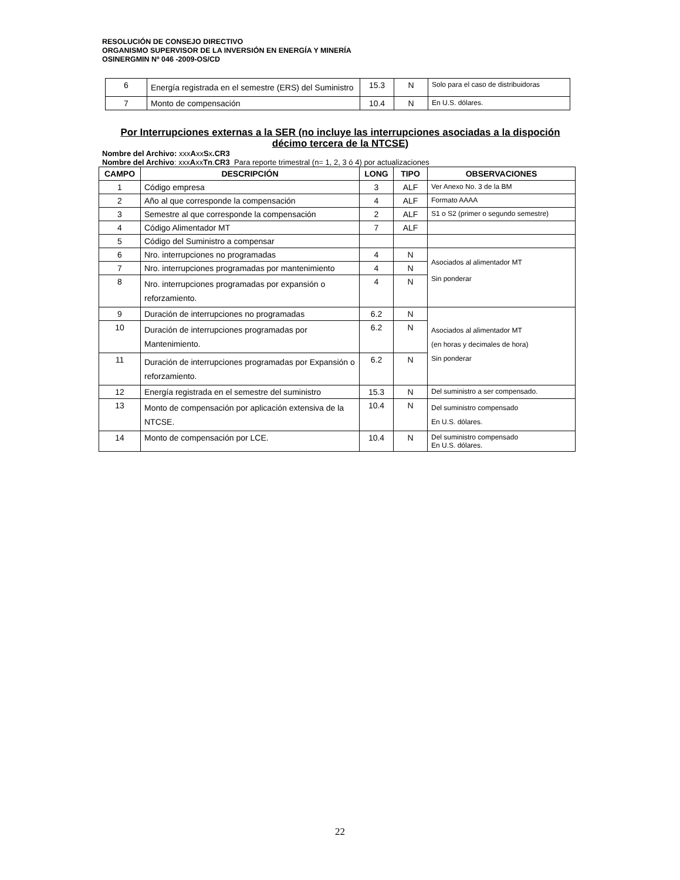RESOLUCIÓN DE CONSEJO DIRECTIVO
ORGANISMO SUPERVISOR DE LA INVERSIÓN EN ENERGÍA Y MINERÍA
OSINERGMIN Nº 046 -2009-OS/CD
| 6 | Energía registrada en el semestre (ERS) del Suministro | 15.3 | N | Solo para el caso de distribuidoras |
| 7 | Monto de compensación | 10.4 | N | En U.S. dólares. |
Por Interrupciones externas a la SER (no incluye las interrupciones asociadas a la dispoción décimo tercera de la NTCSE)
Nombre del Archivo: xxxAxxSx.CR3
Nombre del Archivo: xxxAxxTn.CR3 Para reporte trimestral (n= 1, 2, 3 ó 4) por actualizaciones
| CAMPO | DESCRIPCIÓN | LONG | TIPO | OBSERVACIONES |
| --- | --- | --- | --- | --- |
| 1 | Código empresa | 3 | ALF | Ver Anexo No. 3 de la BM |
| 2 | Año al que corresponde la compensación | 4 | ALF | Formato AAAA |
| 3 | Semestre al que corresponde la compensación | 2 | ALF | S1 o S2 (primer o segundo semestre) |
| 4 | Código Alimentador MT | 7 | ALF | |
| 5 | Código del Suministro a compensar | | | |
| 6 | Nro. interrupciones no programadas | 4 | N | Asociados al alimentador MT Sin ponderar |
| 7 | Nro. interrupciones programadas por mantenimiento | 4 | N | |
| 8 | Nro. interrupciones programadas por expansión o reforzamiento. | 4 | N | |
| 9 | Duración de interrupciones no programadas | 6.2 | N | Asociados al alimentador MT (en horas y decimales de hora) Sin ponderar |
| 10 | Duración de interrupciones programadas por Mantenimiento. | 6.2 | N | |
| 11 | Duración de interrupciones programadas por Expansión o reforzamiento. | 6.2 | N | |
| 12 | Energía registrada en el semestre del suministro | 15.3 | N | Del suministro a ser compensado. |
| 13 | Monto de compensación por aplicación extensiva de la NTCSE. | 10.4 | N | Del suministro compensado En U.S. dólares. |
| 14 | Monto de compensación por LCE. | 10.4 | N | Del suministro compensado En U.S. dólares. |
22